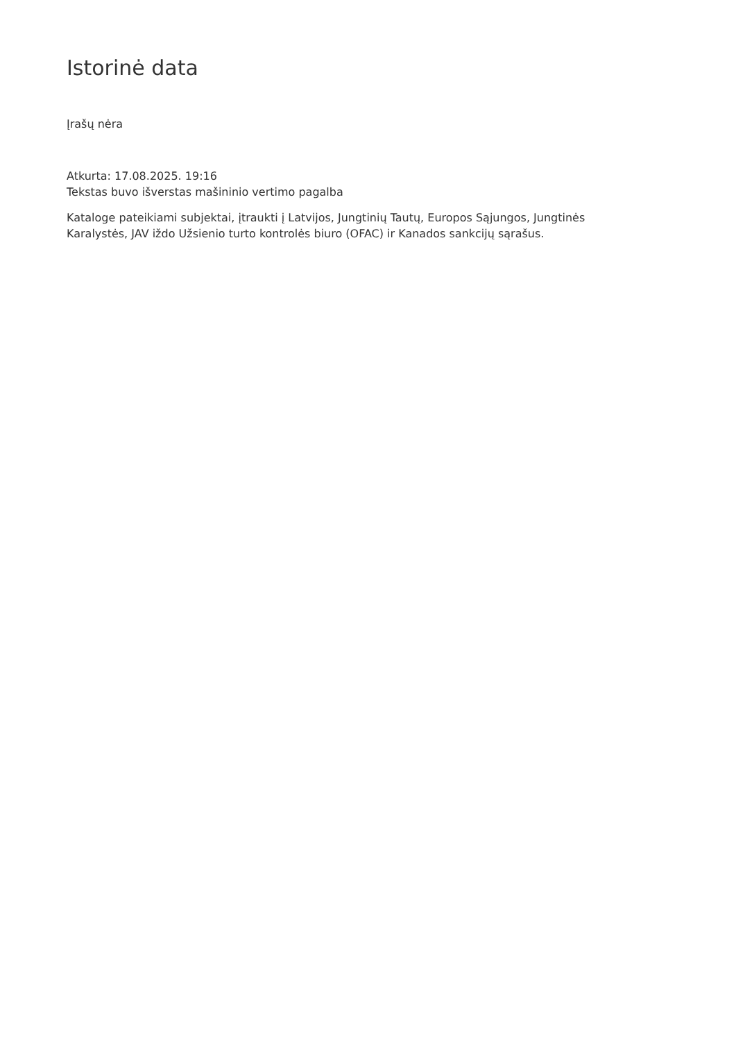Istorinė data
Įrašų nėra
Atkurta: 17.08.2025. 19:16
Tekstas buvo išverstas mašininio vertimo pagalba
Kataloge pateikiami subjektai, įtraukti į Latvijos, Jungtinių Tautų, Europos Sąjungos, Jungtinės Karalystės, JAV iždo Užsienio turto kontrolės biuro (OFAC) ir Kanados sankcijų sąrašus.